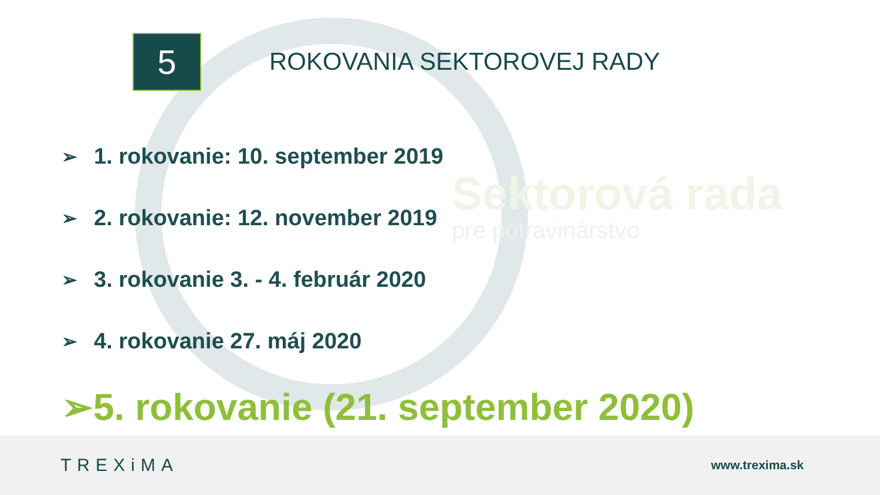Sektorová rada
pre potravinárstvo
5
ROKOVANIA SEKTOROVEJ RADY
➢ 1. rokovanie: 10. september 2019
➢ 2. rokovanie: 12. november 2019
➢ 3. rokovanie 3. - 4. február 2020
➢ 4. rokovanie 27. máj 2020
➢ 5. rokovanie (21. september 2020)
TREXiMA
www.trexima.sk